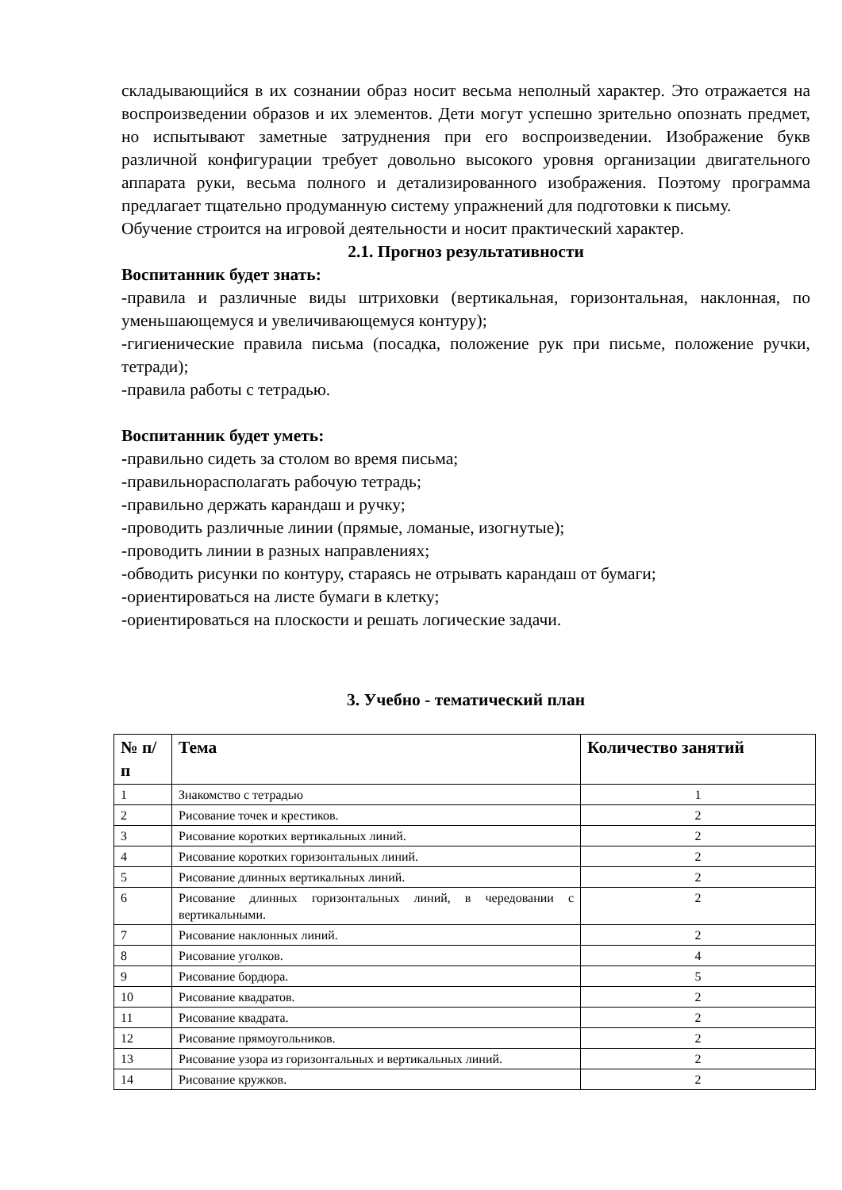складывающийся в их сознании образ носит весьма неполный характер. Это отражается на воспроизведении образов и их элементов. Дети могут успешно зрительно опознать предмет, но испытывают заметные затруднения при его воспроизведении. Изображение букв различной конфигурации требует довольно высокого уровня организации двигательного аппарата руки, весьма полного и детализированного изображения. Поэтому программа предлагает тщательно продуманную систему упражнений для подготовки к письму.
Обучение строится на игровой деятельности и носит практический характер.
2.1. Прогноз результативности
Воспитанник будет знать:
-правила и различные виды штриховки (вертикальная, горизонтальная, наклонная, по уменьшающемуся и увеличивающемуся контуру);
-гигиенические правила письма (посадка, положение рук при письме, положение ручки, тетради);
-правила работы с тетрадью.
Воспитанник будет уметь:
-правильно сидеть за столом во время письма;
-правильнорасполагать рабочую тетрадь;
-правильно держать карандаш и ручку;
-проводить различные линии (прямые, ломаные, изогнутые);
-проводить линии в разных направлениях;
-обводить рисунки по контуру, стараясь не отрывать карандаш от бумаги;
-ориентироваться на листе бумаги в клетку;
-ориентироваться на плоскости и решать логические задачи.
3. Учебно - тематический план
| № п/п | Тема | Количество занятий |
| --- | --- | --- |
| 1 | Знакомство с тетрадью | 1 |
| 2 | Рисование точек и крестиков. | 2 |
| 3 | Рисование коротких вертикальных линий. | 2 |
| 4 | Рисование коротких горизонтальных линий. | 2 |
| 5 | Рисование длинных вертикальных линий. | 2 |
| 6 | Рисование длинных горизонтальных линий, в чередовании с вертикальными. | 2 |
| 7 | Рисование наклонных линий. | 2 |
| 8 | Рисование уголков. | 4 |
| 9 | Рисование бордюра. | 5 |
| 10 | Рисование квадратов. | 2 |
| 11 | Рисование квадрата. | 2 |
| 12 | Рисование прямоугольников. | 2 |
| 13 | Рисование узора из горизонтальных и вертикальных линий. | 2 |
| 14 | Рисование кружков. | 2 |